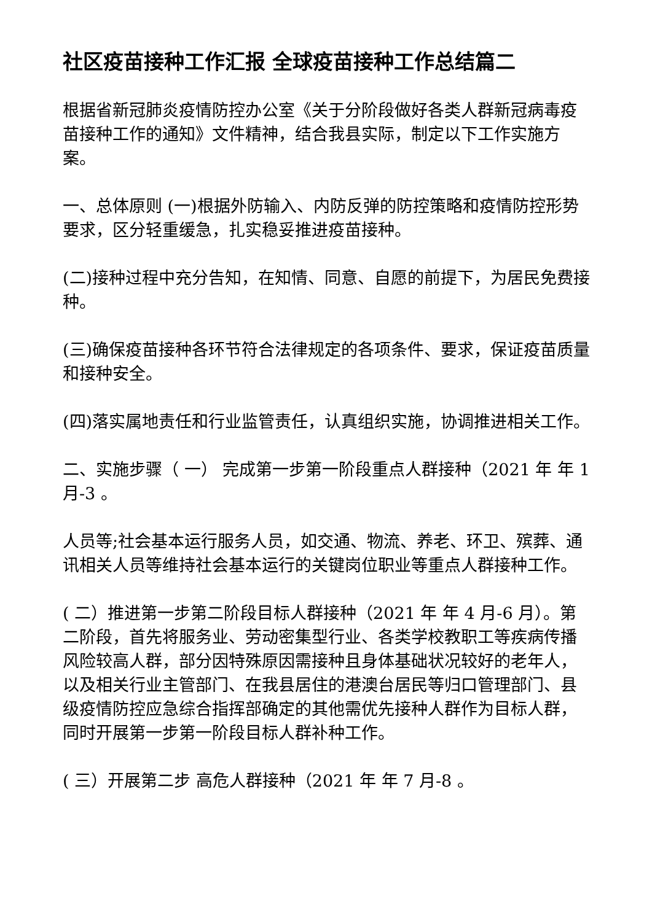社区疫苗接种工作汇报 全球疫苗接种工作总结篇二
根据省新冠肺炎疫情防控办公室《关于分阶段做好各类人群新冠病毒疫苗接种工作的通知》文件精神，结合我县实际，制定以下工作实施方案。
一、总体原则 (一)根据外防输入、内防反弹的防控策略和疫情防控形势要求，区分轻重缓急，扎实稳妥推进疫苗接种。
(二)接种过程中充分告知，在知情、同意、自愿的前提下，为居民免费接种。
(三)确保疫苗接种各环节符合法律规定的各项条件、要求，保证疫苗质量和接种安全。
(四)落实属地责任和行业监管责任，认真组织实施，协调推进相关工作。
二、实施步骤（ 一） 完成第一步第一阶段重点人群接种（2021 年 年 1 月-3 。
人员等;社会基本运行服务人员，如交通、物流、养老、环卫、殡葬、通讯相关人员等维持社会基本运行的关键岗位职业等重点人群接种工作。
( 二）推进第一步第二阶段目标人群接种（2021 年 年 4 月-6 月）。第二阶段，首先将服务业、劳动密集型行业、各类学校教职工等疾病传播风险较高人群，部分因特殊原因需接种且身体基础状况较好的老年人，以及相关行业主管部门、在我县居住的港澳台居民等归口管理部门、县级疫情防控应急综合指挥部确定的其他需优先接种人群作为目标人群，同时开展第一步第一阶段目标人群补种工作。
( 三）开展第二步 高危人群接种（2021 年 年 7 月-8 。